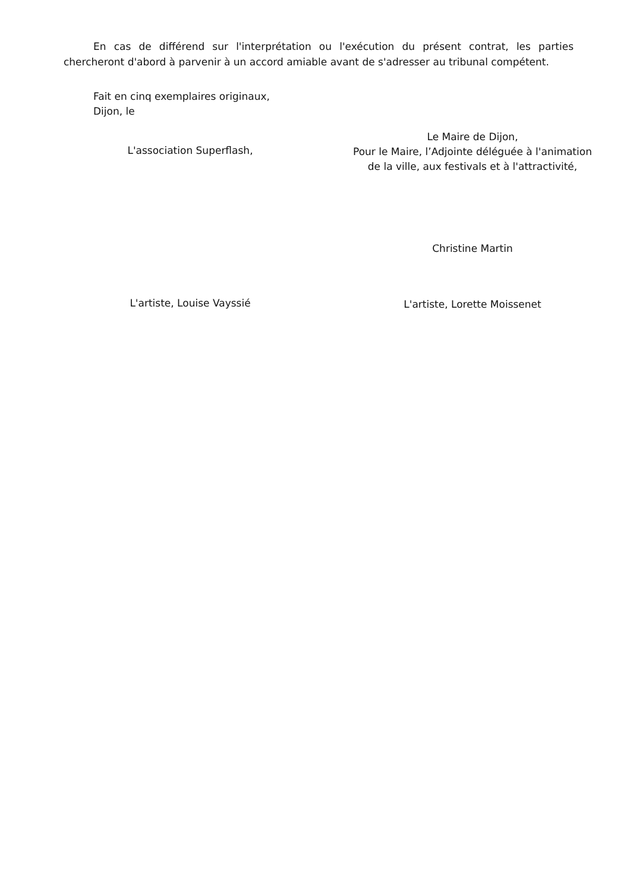En cas de différend sur l'interprétation ou l'exécution du présent contrat, les parties chercheront d'abord à parvenir à un accord amiable avant de s'adresser au tribunal compétent.
Fait en cinq exemplaires originaux,
Dijon, le
L'association Superflash,
Le Maire de Dijon,
Pour le Maire, l’Adjointe déléguée à l'animation
de la ville, aux festivals et à l'attractivité,
Christine Martin
L'artiste, Louise Vayssié
L'artiste, Lorette Moissenet